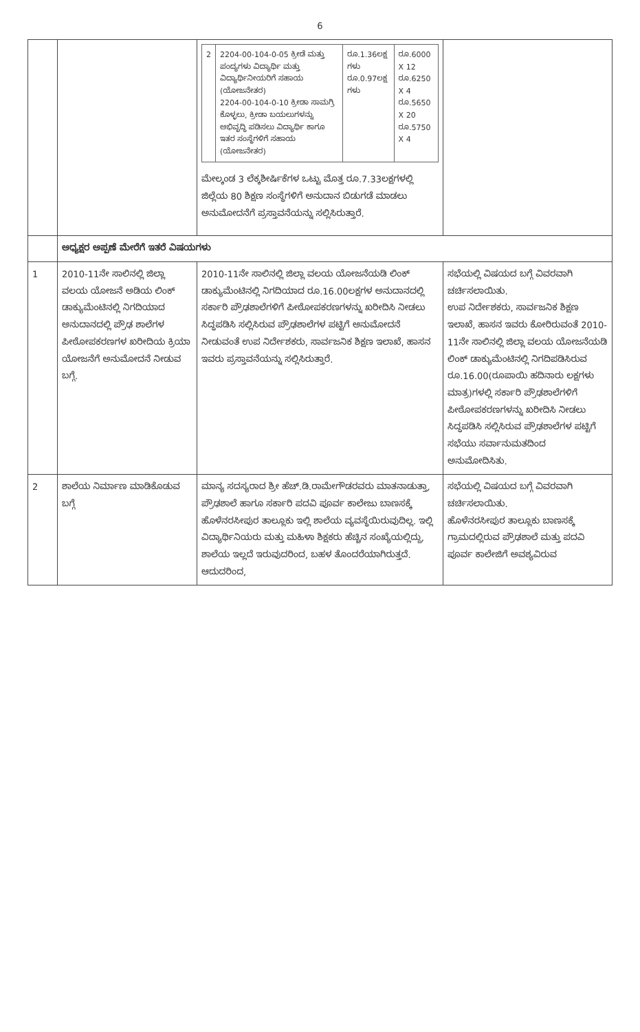6
| | | / 2 / 2204-00-104-0-05 ಕ್ರೀಡೆ ಮತ್ತು ಪಂದ್ಯಗಳು ವಿದ್ಯಾರ್ಥಿ ಮತ್ತು ವಿದ್ಯಾರ್ಥಿನೀಯರಿಗೆ ಸಹಾಯ (ಯೋಜನೇತರ) 2204-00-104-0-10 ಕ್ರೀಡಾ ಸಾಮಗ್ರಿ ಕೊಳ್ಳಲು, ಕ್ರೀಡಾ ಬಯಲುಗಳನ್ನು ಅಭಿವೃದ್ಧಿ ಪಡಿಸಲು ವಿದ್ಯಾರ್ಥಿ ಕಾಗೂ ಇತರ ಸಂಸ್ಥೆಗಳಿಗೆ ಸಹಾಯ (ಯೋಜನೇತರ) / ರೂ.1.36ಲಕ್ಷ ಗಳು ರೂ.0.97ಲಕ್ಷ ಗಳು / ರೂ.6000 X 12 ರೂ.6250 X 4 ರೂ.5650 X 20 ರೂ.5750 X 4 / ಮೇಲ್ಕಂಡ 3 ಲೆಕ್ಕಶೀರ್ಷಿಕೆಗಳ ಒಟ್ಟು ಮೊತ್ತ ರೂ.7.33ಲಕ್ಷಗಳಲ್ಲಿ ಜಿಲ್ಲೆಯ 80 ಶಿಕ್ಷಣ ಸಂಸ್ಥೆಗಳಿಗೆ ಅನುದಾನ ಬಿಡುಗಡೆ ಮಾಡಲು ಅನುಮೋದನೆಗೆ ಪ್ರಸ್ತಾವನೆಯನ್ನು ಸಲ್ಲಿಸಿರುತ್ತಾರೆ. | |
| | ಅಧ್ಯಕ್ಷರ ಅಪ್ಪಣೆ ಮೇರೆಗೆ ಇತರೆ ವಿಷಯಗಳು | | |
| 1 | 2010-11ನೇ ಸಾಲಿನಲ್ಲಿ ಜಿಲ್ಲಾ ವಲಯ ಯೋಜನೆ ಅಡಿಯ ಲಿಂಕ್ ಡಾಕ್ಯುಮೆಂಟಿನಲ್ಲಿ ನಿಗದಿಯಾದ ಅನುದಾನದಲ್ಲಿ ಪ್ರೌಢ ಶಾಲೆಗಳ ಪೀಠೋಪಕರಣಗಳ ಖರೀದಿಯ ಕ್ರಿಯಾ ಯೋಜನೆಗೆ ಅನುಮೋದನೆ ನೀಡುವ ಬಗ್ಗೆ. | 2010-11ನೇ ಸಾಲಿನಲ್ಲಿ ಜಿಲ್ಲಾ ವಲಯ ಯೋಜನೆಯಡಿ ಲಿಂಕ್ ಡಾಕ್ಯುಮೆಂಟಿನಲ್ಲಿ ನಿಗದಿಯಾದ ರೂ.16.00ಲಕ್ಷಗಳ ಅನುದಾನದಲ್ಲಿ ಸರ್ಕಾರಿ ಪ್ರೌಢಶಾಲೆಗಳಿಗೆ ಪೀಠೋಪಕರಣಗಳನ್ನು ಖರೀದಿಸಿ ನೀಡಲು ಸಿದ್ಧಪಡಿಸಿ ಸಲ್ಲಿಸಿರುವ ಪ್ರೌಢಶಾಲೆಗಳ ಪಟ್ಟಿಗೆ ಅನುಮೋದನೆ ನೀಡುವಂತೆ ಉಪ ನಿರ್ದೇಶಕರು, ಸಾರ್ವಜನಿಕ ಶಿಕ್ಷಣ ಇಲಾಖೆ, ಹಾಸನ ಇವರು ಪ್ರಸ್ತಾವನೆಯನ್ನು ಸಲ್ಲಿಸಿರುತ್ತಾರೆ. | ಸಭೆಯಲ್ಲಿ ವಿಷಯದ ಬಗ್ಗೆ ವಿವರವಾಗಿ ಚರ್ಚಿಸಲಾಯಿತು. ಉಪ ನಿರ್ದೇಶಕರು, ಸಾರ್ವಜನಿಕ ಶಿಕ್ಷಣ ಇಲಾಖೆ, ಹಾಸನ ಇವರು ಕೋರಿರುವಂತೆ 2010-11ನೇ ಸಾಲಿನಲ್ಲಿ ಜಿಲ್ಲಾ ವಲಯ ಯೋಜನೆಯಡಿ ಲಿಂಕ್ ಡಾಕ್ಯುಮೆಂಟಿನಲ್ಲಿ ನಿಗದಿಪಡಿಸಿರುವ ರೂ.16.00(ರೂಪಾಯಿ ಹದಿನಾರು ಲಕ್ಷಗಳು ಮಾತ್ರ)ಗಳಲ್ಲಿ ಸರ್ಕಾರಿ ಪ್ರೌಢಶಾಲೆಗಳಿಗೆ ಪೀಠೋಪಕರಣಗಳನ್ನು ಖರೀದಿಸಿ ನೀಡಲು ಸಿದ್ಧಪಡಿಸಿ ಸಲ್ಲಿಸಿರುವ ಪ್ರೌಢಶಾಲೆಗಳ ಪಟ್ಟಿಗೆ ಸಭೆಯು ಸರ್ವಾನುಮತದಿಂದ ಅನುಮೋದಿಸಿತು. |
| 2 | ಶಾಲೆಯ ನಿರ್ಮಾಣ ಮಾಡಿಕೊಡುವ ಬಗ್ಗೆ | ಮಾನ್ಯ ಸದಸ್ಯರಾದ ಶ್ರೀ ಹೆಚ್.ಡಿ.ರಾಮೇಗೌಡರವರು ಮಾತನಾಡುತ್ತಾ, ಪ್ರೌಢಶಾಲೆ ಹಾಗೂ ಸರ್ಕಾರಿ ಪದವಿ ಪೂರ್ವ ಕಾಲೇಜು ಬಾಣಸಕ್ಕೆ ಹೊಳೆನರಸೀಪುರ ತಾಲ್ಲೂಕು ಇಲ್ಲಿ ಶಾಲೆಯ ವ್ಯವಸ್ಥೆಯಿರುವುದಿಲ್ಲ. ಇಲ್ಲಿ ವಿದ್ಯಾರ್ಥಿನಿಯರು ಮತ್ತು ಮಹಿಳಾ ಶಿಕ್ಷಕರು ಹೆಚ್ಚಿನ ಸಂಖ್ಯೆಯಲ್ಲಿದ್ದು, ಶಾಲೆಯ ಇಲ್ಲದೆ ಇರುವುದರಿಂದ, ಬಹಳ ತೊಂದರೆಯಾಗಿರುತ್ತದೆ. ಆದುದರಿಂದ, | ಸಭೆಯಲ್ಲಿ ವಿಷಯದ ಬಗ್ಗೆ ವಿವರವಾಗಿ ಚರ್ಚಿಸಲಾಯಿತು. ಹೊಳೆನರಸೀಪುರ ತಾಲ್ಲೂಕು ಬಾಣಸಕ್ಕೆ ಗ್ರಾಮದಲ್ಲಿರುವ ಪ್ರೌಢಶಾಲೆ ಮತ್ತು ಪದವಿ ಪೂರ್ವ ಕಾಲೇಜಿಗೆ ಅವಶ್ಯವಿರುವ |